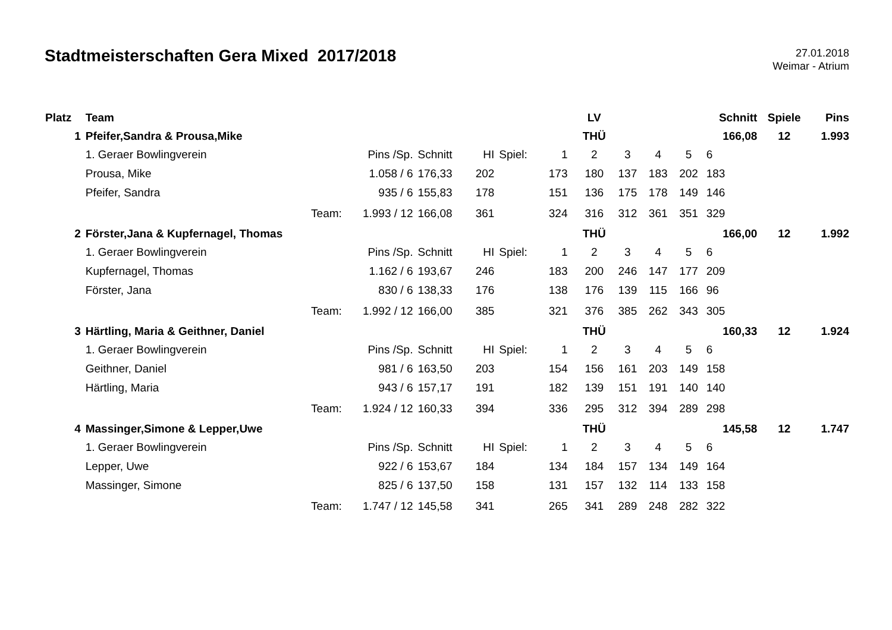Stadtmeisterschaften Gera Mixed 2017/2018
27.01.2018
Weimar - Atrium
| Platz | Team | | | | | | | LV | | | | Schnitt | Spiele | Pins |
| --- | --- | --- | --- | --- | --- | --- | --- | --- | --- | --- | --- | --- | --- | --- |
| 1 | Pfeifer,Sandra & Prousa,Mike | | | | | | | THÜ | | | | 166,08 | 12 | 1.993 |
| | 1. Geraer Bowlingverein | Pins /Sp. | Schnitt | HI | Spiel: | 1 | | 2 | 3 | 4 | 5 | 6 | | |
| | Prousa, Mike | 1.058 / 6 | 176,33 | 202 | | 173 | | 180 | 137 | 183 | 202 | 183 | | |
| | Pfeifer, Sandra | 935 / 6 | 155,83 | 178 | | 151 | | 136 | 175 | 178 | 149 | 146 | | |
| | Team: | 1.993 / 12 | 166,08 | 361 | | 324 | | 316 | 312 | 361 | 351 | 329 | | |
| 2 | Förster,Jana & Kupfernagel, Thomas | | | | | | | THÜ | | | | 166,00 | 12 | 1.992 |
| | 1. Geraer Bowlingverein | Pins /Sp. | Schnitt | HI | Spiel: | 1 | | 2 | 3 | 4 | 5 | 6 | | |
| | Kupfernagel, Thomas | 1.162 / 6 | 193,67 | 246 | | 183 | | 200 | 246 | 147 | 177 | 209 | | |
| | Förster, Jana | 830 / 6 | 138,33 | 176 | | 138 | | 176 | 139 | 115 | 166 | 96 | | |
| | Team: | 1.992 / 12 | 166,00 | 385 | | 321 | | 376 | 385 | 262 | 343 | 305 | | |
| 3 | Härtling, Maria & Geithner, Daniel | | | | | | | THÜ | | | | 160,33 | 12 | 1.924 |
| | 1. Geraer Bowlingverein | Pins /Sp. | Schnitt | HI | Spiel: | 1 | | 2 | 3 | 4 | 5 | 6 | | |
| | Geithner, Daniel | 981 / 6 | 163,50 | 203 | | 154 | | 156 | 161 | 203 | 149 | 158 | | |
| | Härtling, Maria | 943 / 6 | 157,17 | 191 | | 182 | | 139 | 151 | 191 | 140 | 140 | | |
| | Team: | 1.924 / 12 | 160,33 | 394 | | 336 | | 295 | 312 | 394 | 289 | 298 | | |
| 4 | Massinger,Simone & Lepper,Uwe | | | | | | | THÜ | | | | 145,58 | 12 | 1.747 |
| | 1. Geraer Bowlingverein | Pins /Sp. | Schnitt | HI | Spiel: | 1 | | 2 | 3 | 4 | 5 | 6 | | |
| | Lepper, Uwe | 922 / 6 | 153,67 | 184 | | 134 | | 184 | 157 | 134 | 149 | 164 | | |
| | Massinger, Simone | 825 / 6 | 137,50 | 158 | | 131 | | 157 | 132 | 114 | 133 | 158 | | |
| | Team: | 1.747 / 12 | 145,58 | 341 | | 265 | | 341 | 289 | 248 | 282 | 322 | | |